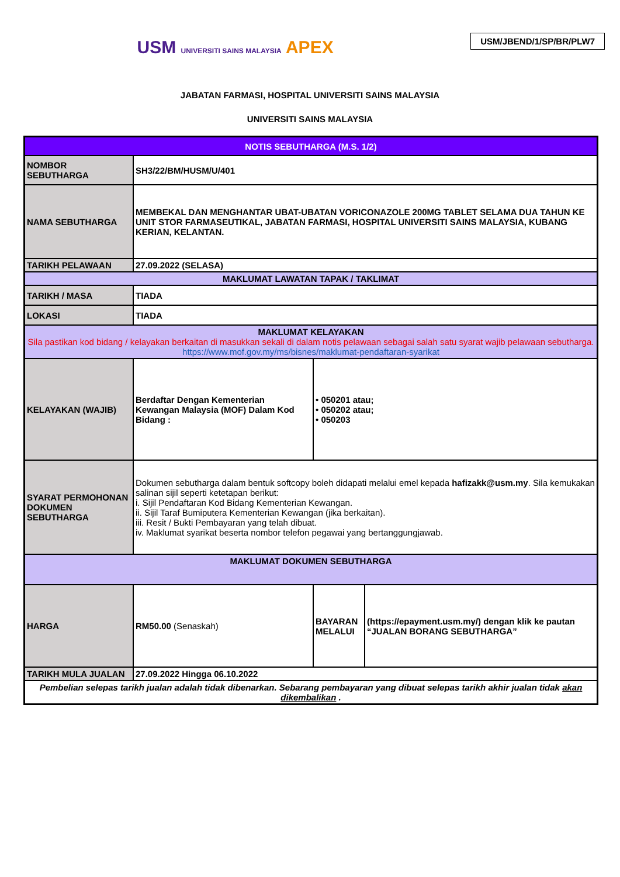USM/JBEND/1/SP/BR/PLW7
USM UNIVERSITI SAINS MALAYSIA APEX
JABATAN FARMASI, HOSPITAL UNIVERSITI SAINS MALAYSIA
UNIVERSITI SAINS MALAYSIA
| NOTIS SEBUTHARGA (M.S. 1/2) | | | |
| NOMBOR SEBUTHARGA | SH3/22/BM/HUSM/U/401 | | |
| NAMA SEBUTHARGA | MEMBEKAL DAN MENGHANTAR UBAT-UBATAN VORICONAZOLE 200MG TABLET SELAMA DUA TAHUN KE UNIT STOR FARMASEUTIKAL, JABATAN FARMASI, HOSPITAL UNIVERSITI SAINS MALAYSIA, KUBANG KERIAN, KELANTAN. | | |
| TARIKH PELAWAAN | 27.09.2022 (SELASA) | | |
| MAKLUMAT LAWATAN TAPAK / TAKLIMAT | | | |
| TARIKH / MASA | TIADA | | |
| LOKASI | TIADA | | |
| MAKLUMAT KELAYAKAN Sila pastikan kod bidang / kelayakan berkaitan di masukkan sekali di dalam notis pelawaan sebagai salah satu syarat wajib pelawaan sebutharga. https://www.mof.gov.my/ms/bisnes/maklumat-pendaftaran-syarikat | | | |
| KELAYAKAN (WAJIB) | Berdaftar Dengan Kementerian Kewangan Malaysia (MOF) Dalam Kod Bidang : | • 050201 atau; • 050202 atau; • 050203 | |
| SYARAT PERMOHONAN DOKUMEN SEBUTHARGA | Dokumen sebutharga dalam bentuk softcopy boleh didapati melalui emel kepada hafizakk@usm.my . Sila kemukakan salinan sijil seperti ketetapan berikut: i. Sijil Pendaftaran Kod Bidang Kementerian Kewangan. ii. Sijil Taraf Bumiputera Kementerian Kewangan (jika berkaitan). iii. Resit / Bukti Pembayaran yang telah dibuat. iv. Maklumat syarikat beserta nombor telefon pegawai yang bertanggungjawab. | | |
| MAKLUMAT DOKUMEN SEBUTHARGA | | | |
| HARGA | RM50.00 (Senaskah) | BAYARAN MELALUI | (https://epayment.usm.my/) dengan klik ke pautan “JUALAN BORANG SEBUTHARGA” |
| TARIKH MULA JUALAN | 27.09.2022 Hingga 06.10.2022 | | |
| Pembelian selepas tarikh jualan adalah tidak dibenarkan. Sebarang pembayaran yang dibuat selepas tarikh akhir jualan tidak akan dikembalikan . | | | |